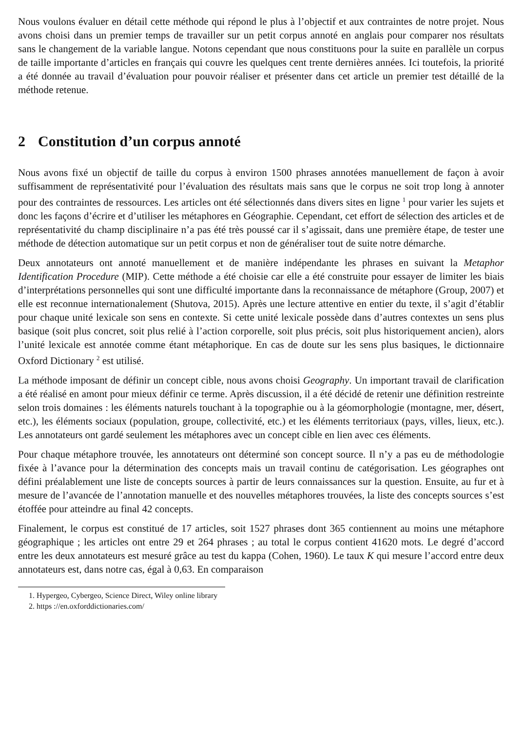Nous voulons évaluer en détail cette méthode qui répond le plus à l’objectif et aux contraintes de notre projet. Nous avons choisi dans un premier temps de travailler sur un petit corpus annoté en anglais pour comparer nos résultats sans le changement de la variable langue. Notons cependant que nous constituons pour la suite en parallèle un corpus de taille importante d’articles en français qui couvre les quelques cent trente dernières années. Ici toutefois, la priorité a été donnée au travail d’évaluation pour pouvoir réaliser et présenter dans cet article un premier test détaillé de la méthode retenue.
2 Constitution d’un corpus annoté
Nous avons fixé un objectif de taille du corpus à environ 1500 phrases annotées manuellement de façon à avoir suffisamment de représentativité pour l’évaluation des résultats mais sans que le corpus ne soit trop long à annoter pour des contraintes de ressources. Les articles ont été sélectionnés dans divers sites en ligne <sup>1</sup> pour varier les sujets et donc les façons d’écrire et d’utiliser les métaphores en Géographie. Cependant, cet effort de sélection des articles et de représentativité du champ disciplinaire n’a pas été très poussé car il s’agissait, dans une première étape, de tester une méthode de détection automatique sur un petit corpus et non de généraliser tout de suite notre démarche.
Deux annotateurs ont annoté manuellement et de manière indépendante les phrases en suivant la Metaphor Identification Procedure (MIP). Cette méthode a été choisie car elle a été construite pour essayer de limiter les biais d’interprétations personnelles qui sont une difficulté importante dans la reconnaissance de métaphore (Group, 2007) et elle est reconnue internationalement (Shutova, 2015). Après une lecture attentive en entier du texte, il s’agit d’établir pour chaque unité lexicale son sens en contexte. Si cette unité lexicale possède dans d’autres contextes un sens plus basique (soit plus concret, soit plus relié à l’action corporelle, soit plus précis, soit plus historiquement ancien), alors l’unité lexicale est annotée comme étant métaphorique. En cas de doute sur les sens plus basiques, le dictionnaire Oxford Dictionary <sup>2</sup> est utilisé.
La méthode imposant de définir un concept cible, nous avons choisi Geography. Un important travail de clarification a été réalisé en amont pour mieux définir ce terme. Après discussion, il a été décidé de retenir une définition restreinte selon trois domaines : les éléments naturels touchant à la topographie ou à la géomorphologie (montagne, mer, désert, etc.), les éléments sociaux (population, groupe, collectivité, etc.) et les éléments territoriaux (pays, villes, lieux, etc.). Les annotateurs ont gardé seulement les métaphores avec un concept cible en lien avec ces éléments.
Pour chaque métaphore trouvée, les annotateurs ont déterminé son concept source. Il n’y a pas eu de méthodologie fixée à l’avance pour la détermination des concepts mais un travail continu de catégorisation. Les géographes ont défini préalablement une liste de concepts sources à partir de leurs connaissances sur la question. Ensuite, au fur et à mesure de l’avancée de l’annotation manuelle et des nouvelles métaphores trouvées, la liste des concepts sources s’est étoffée pour atteindre au final 42 concepts.
Finalement, le corpus est constitué de 17 articles, soit 1527 phrases dont 365 contiennent au moins une métaphore géographique ; les articles ont entre 29 et 264 phrases ; au total le corpus contient 41620 mots. Le degré d’accord entre les deux annotateurs est mesuré grâce au test du kappa (Cohen, 1960). Le taux K qui mesure l’accord entre deux annotateurs est, dans notre cas, égal à 0,63. En comparaison
1. Hypergeo, Cybergeo, Science Direct, Wiley online library
2. https ://en.oxforddictionaries.com/